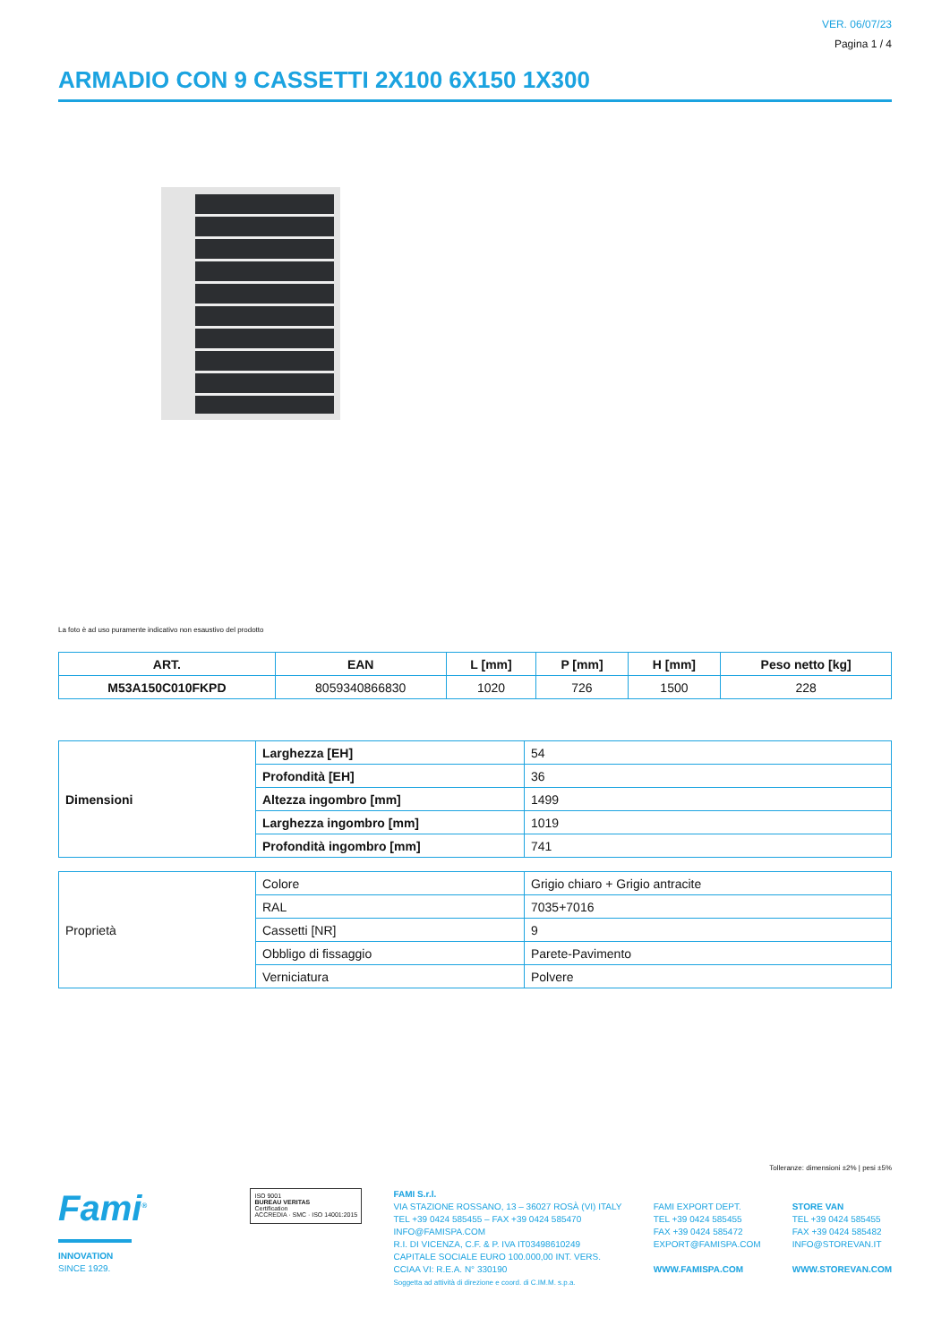VER. 06/07/23
Pagina 1 / 4
ARMADIO CON 9 CASSETTI 2X100 6X150 1X300
La foto è ad uso puramente indicativo non esaustivo del prodotto
| ART. | EAN | L [mm] | P [mm] | H [mm] | Peso netto [kg] |
| --- | --- | --- | --- | --- | --- |
| M53A150C010FKPD | 8059340866830 | 1020 | 726 | 1500 | 228 |
| Dimensioni | Larghezza [EH] | 54 |
| | Profondità [EH] | 36 |
| | Altezza ingombro [mm] | 1499 |
| | Larghezza ingombro [mm] | 1019 |
| | Profondità ingombro [mm] | 741 |
| Proprietà | Colore | Grigio chiaro + Grigio antracite |
| | RAL | 7035+7016 |
| | Cassetti [NR] | 9 |
| | Obbligo di fissaggio | Parete-Pavimento |
| | Verniciatura | Polvere |
Tolleranze: dimensioni ±2% | pesi ±5%
Fami<sup>®</sup>
INNOVATION
SINCE 1929.
ISO 9001
BUREAU VERITAS
Certification
ACCREDIA · SMC · ISO 14001:2015
FAMI S.r.l.
VIA STAZIONE ROSSANO, 13 – 36027 ROSÀ (VI) ITALY
TEL +39 0424 585455 – FAX +39 0424 585470
INFO@FAMISPA.COM
R.I. DI VICENZA, C.F. & P. IVA IT03498610249
CAPITALE SOCIALE EURO 100.000,00 INT. VERS.
CCIAA VI: R.E.A. N° 330190
Soggetta ad attività di direzione e coord. di C.IM.M. s.p.a.
FAMI EXPORT DEPT.
TEL +39 0424 585455
FAX +39 0424 585472
EXPORT@FAMISPA.COM
WWW.FAMISPA.COM
STORE VAN
TEL +39 0424 585455
FAX +39 0424 585482
INFO@STOREVAN.IT
WWW.STOREVAN.COM